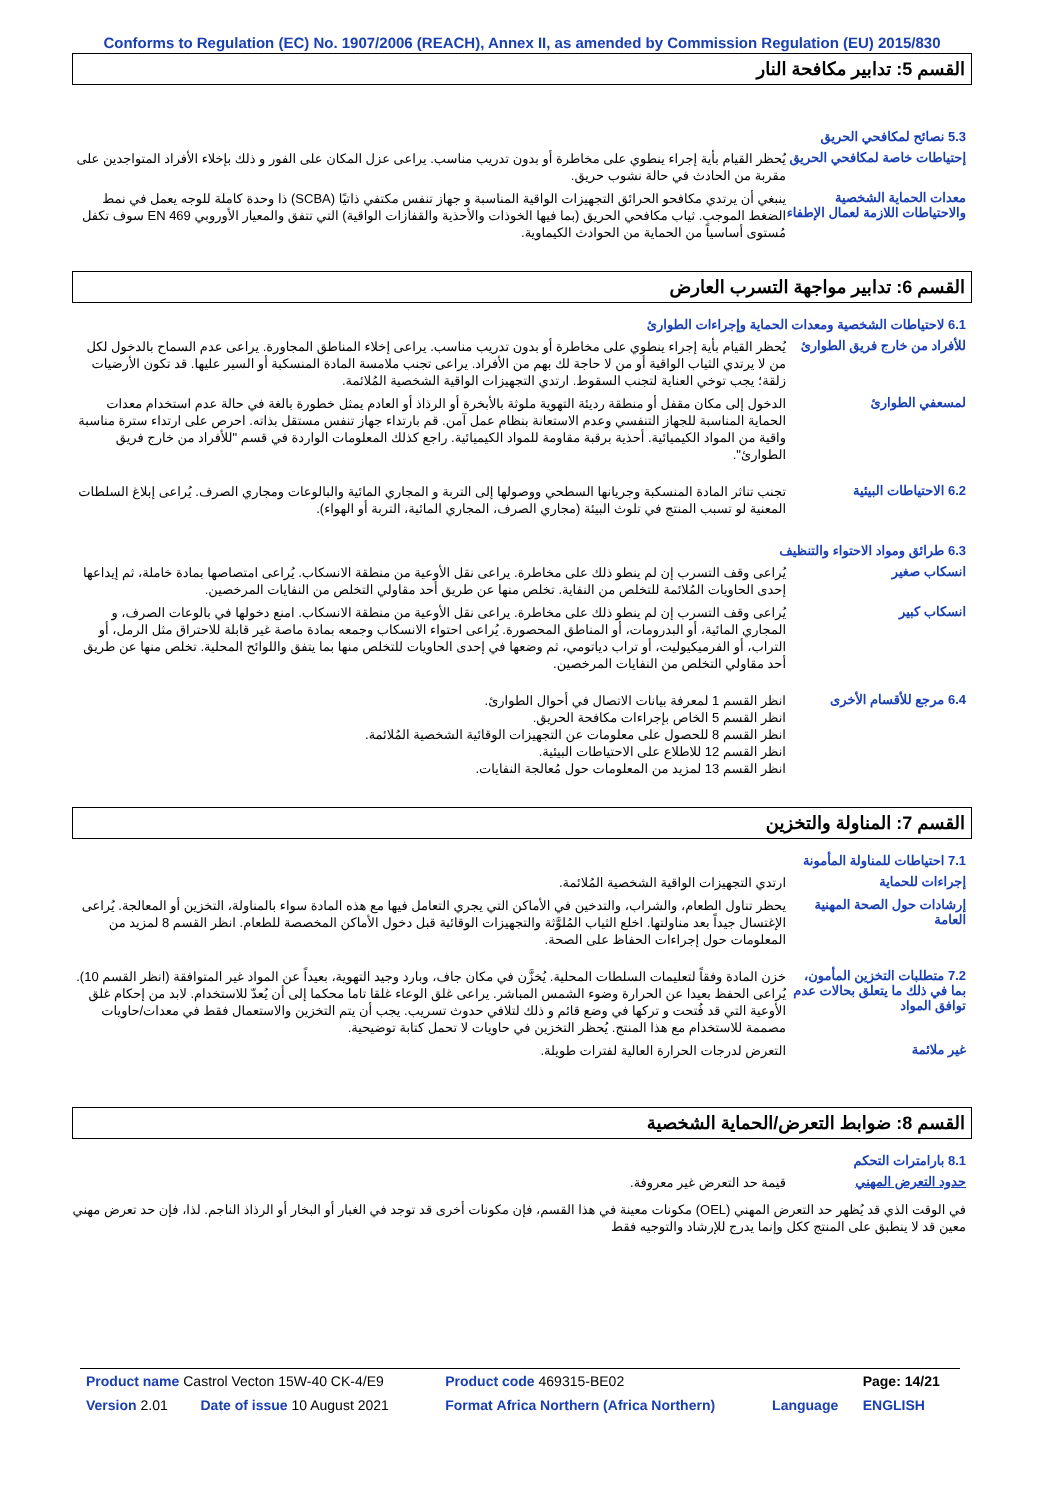Conforms to Regulation (EC) No. 1907/2006 (REACH), Annex II, as amended by Commission Regulation (EU) 2015/830
القسم 5: تدابير مكافحة النار
5.3 نصائح لمكافحي الحريق
إحتياطات خاصة لمكافحي الحريق
يُحظر القيام بأية إجراء ينطوي على مخاطرة أو بدون تدريب مناسب. يراعى عزل المكان على الفور و ذلك بإخلاء الأفراد المتواجدين على مقربة من الحادث في حالة نشوب حريق.
معدات الحماية الشخصية والاحتياطات اللازمة لعمال الإطفاء
ينبغي أن يرتدي مكافحو الحرائق التجهيزات الواقية المناسبة و جهاز تنفس مكتفي ذاتيًا (SCBA) ذا وحدة كاملة للوجه يعمل في نمط الضغط الموجب. ثياب مكافحي الحريق (بما فيها الخوذات والأحذية والقفازات الواقية) التي تتفق والمعيار الأوروبي EN 469 سوف تكفل مُستوى أساسياً من الحماية من الحوادث الكيماوية.
القسم 6: تدابير مواجهة التسرب العارض
6.1 لاحتياطات الشخصية ومعدات الحماية وإجراءات الطوارئ
للأفراد من خارج فريق الطوارئ
يُحظر القيام بأية إجراء ينطوي على مخاطرة أو بدون تدريب مناسب. يراعى إخلاء المناطق المجاورة. يراعى عدم السماح بالدخول لكل من لا يرتدي الثياب الواقية أو من لا حاجة لك بهم من الأفراد. يراعى تجنب ملامسة المادة المنسكبة أو السير عليها. قد تكون الأرضيات زلقة؛ يجب توخي العناية لتجنب السقوط. ارتدي التجهيزات الواقية الشخصية المُلائمة.
لمسعفي الطوارئ
الدخول إلى مكان مقفل أو منطقة رديئة التهوية ملوثة بالأبخرة أو الرذاذ أو العادم يمثل خطورة بالغة في حالة عدم استخدام معدات الحماية المناسبة للجهاز التنفسي وعدم الاستعانة بنظام عمل آمن. قم بارتداء جهاز تنفس مستقل بذاته. احرص على ارتداء سترة مناسبة واقية من المواد الكيميائية. أحذية برقبة مقاومة للمواد الكيميائية. راجع كذلك المعلومات الواردة في قسم "للأفراد من خارج فريق الطوارئ".
6.2 الاحتياطات البيئية
تجنب تناثر المادة المنسكبة وجريانها السطحي ووصولها إلى التربة و المجاري المائية والبالوعات ومجاري الصرف. يُراعى إبلاغ السلطات المعنية لو تسبب المنتج في تلوث البيئة (مجاري الصرف، المجاري المائية، التربة أو الهواء).
6.3 طرائق ومواد الاحتواء والتنظيف
انسكاب صغير
يُراعى وقف التسرب إن لم ينطو ذلك على مخاطرة. يراعى نقل الأوعية من منطقة الانسكاب. يُراعى امتصاصها بمادة خاملة، ثم إيداعها إحدى الحاويات المُلائمة للتخلص من النفاية. تخلص منها عن طريق أحد مقاولي التخلص من النفايات المرخصين.
انسكاب كبير
يُراعى وقف التسرب إن لم ينطو ذلك على مخاطرة. يراعى نقل الأوعية من منطقة الانسكاب. امنع دخولها في بالوعات الصرف، و المجاري المائية، أو البدرومات، أو المناطق المحصورة. يُراعى احتواء الانسكاب وجمعه بمادة ماصة غير قابلة للاحتراق مثل الرمل، أو التراب، أو الفرميكيوليت، أو تراب دياتومي، ثم وضعها في إحدى الحاويات للتخلص منها بما يتفق واللوائح المحلية. تخلص منها عن طريق أحد مقاولي التخلص من النفايات المرخصين.
6.4 مرجع للأقسام الأخرى
انظر القسم 1 لمعرفة بيانات الاتصال في أحوال الطوارئ.
انظر القسم 5 الخاص بإجراءات مكافحة الحريق.
انظر القسم 8 للحصول على معلومات عن التجهيزات الوقائية الشخصية المُلائمة.
انظر القسم 12 للاطلاع على الاحتياطات البيئية.
انظر القسم 13 لمزيد من المعلومات حول مُعالجة النفايات.
القسم 7: المناولة والتخزين
7.1 احتياطات للمناولة المأمونة
إجراءات للحماية
ارتدي التجهيزات الواقية الشخصية المُلائمة.
إرشادات حول الصحة المهنية العامة
يحظر تناول الطعام، والشراب، والتدخين في الأماكن التي يجري التعامل فيها مع هذه المادة سواء بالمناولة، التخزين أو المعالجة. يُراعى الإغتسال جيداً بعد مناولتها. اخلع الثياب المُلوَّثة والتجهيزات الوقائية قبل دخول الأماكن المخصصة للطعام. انظر القسم 8 لمزيد من المعلومات حول إجراءات الحفاظ على الصحة.
7.2 متطلبات التخزين المأمون، بما في ذلك ما يتعلق بحالات عدم توافق المواد
خزن المادة وفقاً لتعليمات السلطات المحلية. يُخزَّن في مكان جاف، وبارد وجيد التهوية، بعيداً عن المواد غير المتوافقة (انظر القسم 10). يُراعى الحفظ بعيدا عن الحرارة وضوء الشمس المباشر. يراعى غلق الوعاء غلقا تاما محكما إلى أن يُعدّ للاستخدام. لابد من إحكام غلق الأوعية التي قد فُتحت و تركها في وضع قائم و ذلك لتلافي حدوث تسريب. يجب أن يتم التخزين والاستعمال فقط في معدات/حاويات مصممة للاستخدام مع هذا المنتج. يُحظر التخزين في حاويات لا تحمل كتابة توضيحية.
غير ملائمة
التعرض لدرجات الحرارة العالية لفترات طويلة.
القسم 8: ضوابط التعرض/الحماية الشخصية
8.1 بارامترات التحكم
حدود التعرض المهني
قيمة حد التعرض غير معروفة.
في الوقت الذي قد يُظهر حد التعرض المهني (OEL) مكونات معينة في هذا القسم، فإن مكونات أخرى قد توجد في الغبار أو البخار أو الرذاذ الناجم. لذا، فإن حد تعرض مهني معين قد لا ينطبق على المنتج ككل وإنما يدرج للإرشاد والتوجيه فقط
| Product name Castrol Vecton 15W-40 CK-4/E9 | | Product code 469315-BE02 | | Page: 14/21 |
| Version 2.01 | Date of issue 10 August 2021 | Format Africa Northern (Africa Northern) | Language | ENGLISH |